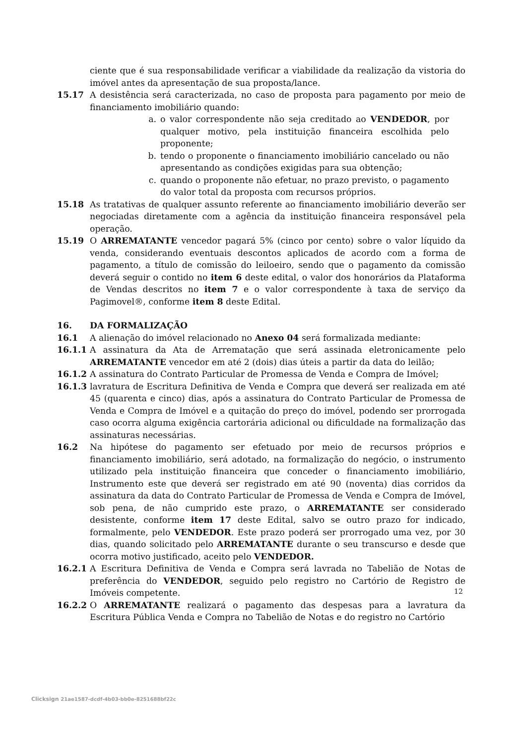ciente que é sua responsabilidade verificar a viabilidade da realização da vistoria do imóvel antes da apresentação de sua proposta/lance.
15.17 A desistência será caracterizada, no caso de proposta para pagamento por meio de financiamento imobiliário quando:
a. o valor correspondente não seja creditado ao VENDEDOR, por qualquer motivo, pela instituição financeira escolhida pelo proponente;
b. tendo o proponente o financiamento imobiliário cancelado ou não apresentando as condições exigidas para sua obtenção;
c. quando o proponente não efetuar, no prazo previsto, o pagamento do valor total da proposta com recursos próprios.
15.18 As tratativas de qualquer assunto referente ao financiamento imobiliário deverão ser negociadas diretamente com a agência da instituição financeira responsável pela operação.
15.19 O ARREMATANTE vencedor pagará 5% (cinco por cento) sobre o valor líquido da venda, considerando eventuais descontos aplicados de acordo com a forma de pagamento, a título de comissão do leiloeiro, sendo que o pagamento da comissão deverá seguir o contido no item 6 deste edital, o valor dos honorários da Plataforma de Vendas descritos no item 7 e o valor correspondente à taxa de serviço da Pagimovel®, conforme item 8 deste Edital.
16. DA FORMALIZAÇÃO
16.1 A alienação do imóvel relacionado no Anexo 04 será formalizada mediante:
16.1.1 A assinatura da Ata de Arrematação que será assinada eletronicamente pelo ARREMATANTE vencedor em até 2 (dois) dias úteis a partir da data do leilão;
16.1.2 A assinatura do Contrato Particular de Promessa de Venda e Compra de Imóvel;
16.1.3 lavratura de Escritura Definitiva de Venda e Compra que deverá ser realizada em até 45 (quarenta e cinco) dias, após a assinatura do Contrato Particular de Promessa de Venda e Compra de Imóvel e a quitação do preço do imóvel, podendo ser prorrogada caso ocorra alguma exigência cartorária adicional ou dificuldade na formalização das assinaturas necessárias.
16.2 Na hipótese do pagamento ser efetuado por meio de recursos próprios e financiamento imobiliário, será adotado, na formalização do negócio, o instrumento utilizado pela instituição financeira que conceder o financiamento imobiliário, Instrumento este que deverá ser registrado em até 90 (noventa) dias corridos da assinatura da data do Contrato Particular de Promessa de Venda e Compra de Imóvel, sob pena, de não cumprido este prazo, o ARREMATANTE ser considerado desistente, conforme item 17 deste Edital, salvo se outro prazo for indicado, formalmente, pelo VENDEDOR. Este prazo poderá ser prorrogado uma vez, por 30 dias, quando solicitado pelo ARREMATANTE durante o seu transcurso e desde que ocorra motivo justificado, aceito pelo VENDEDOR.
16.2.1 A Escritura Definitiva de Venda e Compra será lavrada no Tabelião de Notas de preferência do VENDEDOR, seguido pelo registro no Cartório de Registro de Imóveis competente.
16.2.2 O ARREMATANTE realizará o pagamento das despesas para a lavratura da Escritura Pública Venda e Compra no Tabelião de Notas e do registro no Cartório
12
Clicksign 21ae1587-dcdf-4b03-bb0e-8251688bf22c